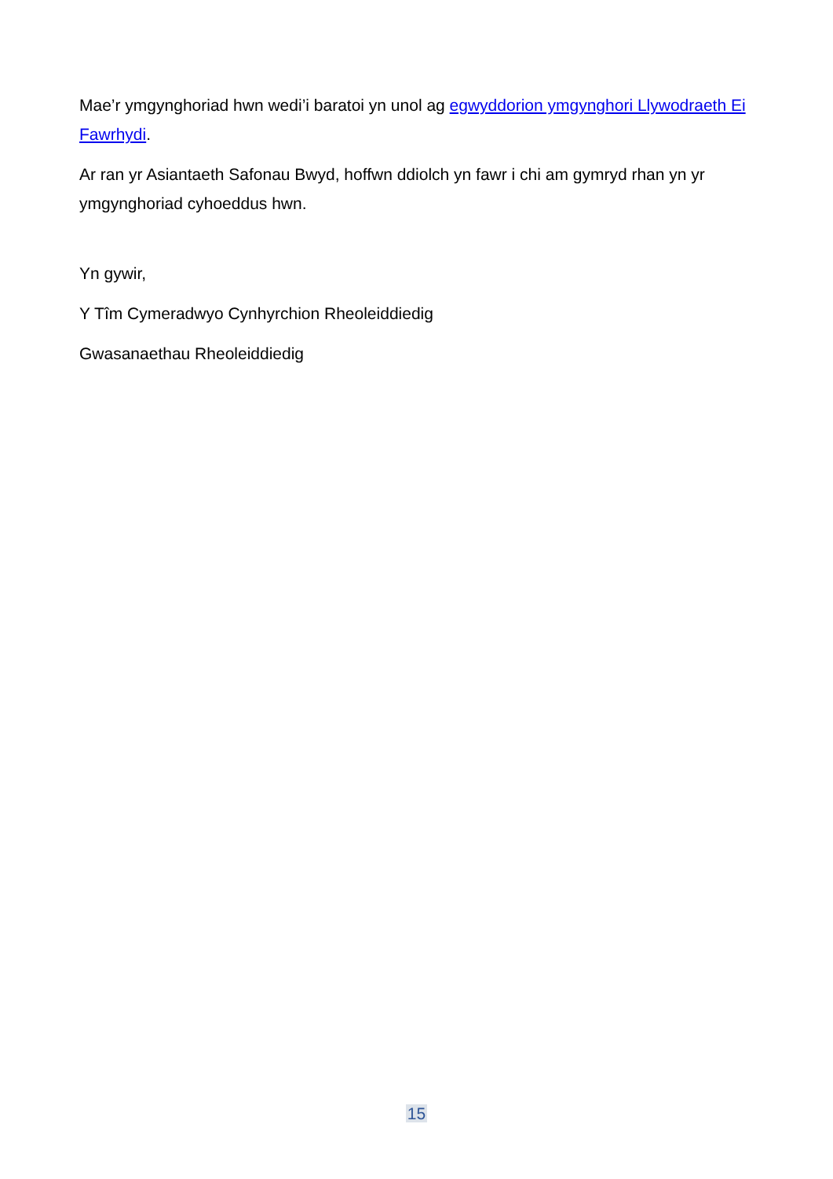Mae’r ymgynghoriad hwn wedi’i baratoi yn unol ag egwyddorion ymgynghori Llywodraeth Ei Fawrhydi.
Ar ran yr Asiantaeth Safonau Bwyd, hoffwn ddiolch yn fawr i chi am gymryd rhan yn yr ymgynghoriad cyhoeddus hwn.
Yn gywir,
Y Tîm Cymeradwyo Cynhyrchion Rheoleiddiedig
Gwasanaethau Rheoleiddiedig
15